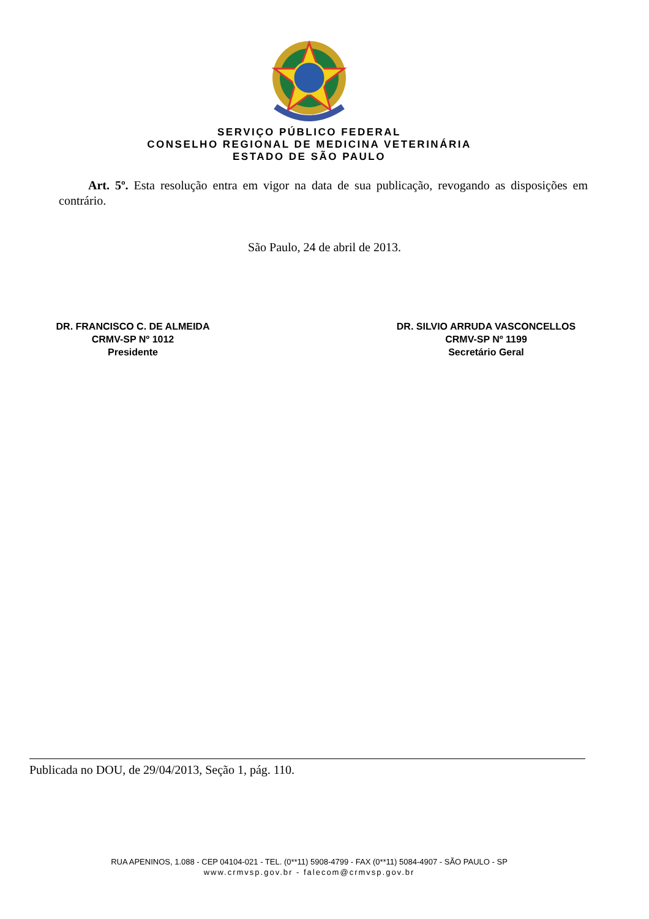SERVIÇO PÚBLICO FEDERAL
CONSELHO REGIONAL DE MEDICINA VETERINÁRIA
ESTADO DE SÃO PAULO
Art. 5º. Esta resolução entra em vigor na data de sua publicação, revogando as disposições em contrário.
São Paulo, 24 de abril de 2013.
DR. FRANCISCO C. DE ALMEIDA
CRMV-SP Nº 1012
Presidente
DR. SILVIO ARRUDA VASCONCELLOS
CRMV-SP Nº 1199
Secretário Geral
Publicada no DOU, de 29/04/2013, Seção 1, pág. 110.
RUA APENINOS, 1.088 - CEP 04104-021 - TEL. (0**11) 5908-4799 - FAX (0**11) 5084-4907 - SÃO PAULO - SP
www.crmvsp.gov.br - falecom@crmvsp.gov.br